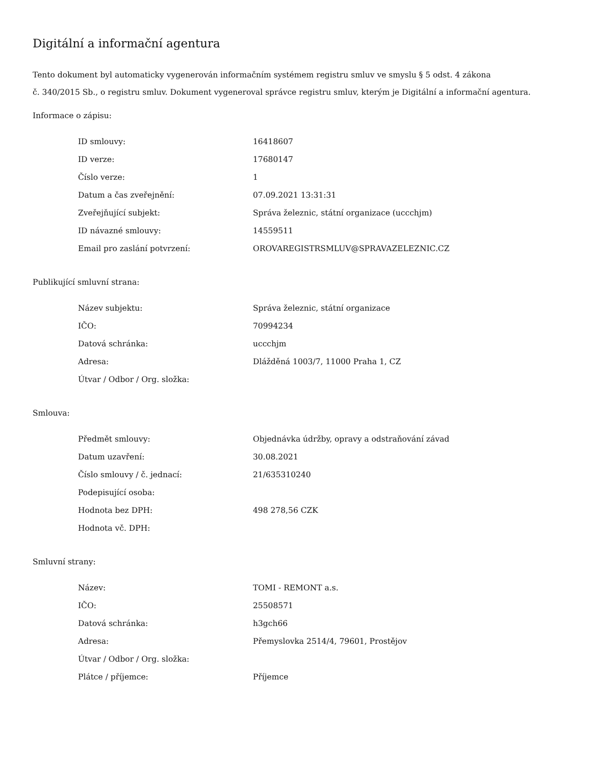Digitální a informační agentura
Tento dokument byl automaticky vygenerován informačním systémem registru smluv ve smyslu § 5 odst. 4 zákona
č. 340/2015 Sb., o registru smluv. Dokument vygeneroval správce registru smluv, kterým je Digitální a informační agentura.
Informace o zápisu:
| ID smlouvy: | 16418607 |
| ID verze: | 17680147 |
| Číslo verze: | 1 |
| Datum a čas zveřejnění: | 07.09.2021 13:31:31 |
| Zveřejňující subjekt: | Správa železnic, státní organizace (uccchjm) |
| ID návazné smlouvy: | 14559511 |
| Email pro zaslání potvrzení: | OROVAREGISTRSMLUV@SPRAVAZELEZNIC.CZ |
Publikující smluvní strana:
| Název subjektu: | Správa železnic, státní organizace |
| IČO: | 70994234 |
| Datová schránka: | uccchjm |
| Adresa: | Dlážděná 1003/7, 11000 Praha 1, CZ |
| Útvar / Odbor / Org. složka: | |
Smlouva:
| Předmět smlouvy: | Objednávka údržby, opravy a odstraňování závad |
| Datum uzavření: | 30.08.2021 |
| Číslo smlouvy / č. jednací: | 21/635310240 |
| Podepisující osoba: | |
| Hodnota bez DPH: | 498 278,56 CZK |
| Hodnota vč. DPH: | |
Smluvní strany:
| Název: | TOMI - REMONT a.s. |
| IČO: | 25508571 |
| Datová schránka: | h3gch66 |
| Adresa: | Přemyslovka 2514/4, 79601, Prostějov |
| Útvar / Odbor / Org. složka: | |
| Plátce / příjemce: | Příjemce |